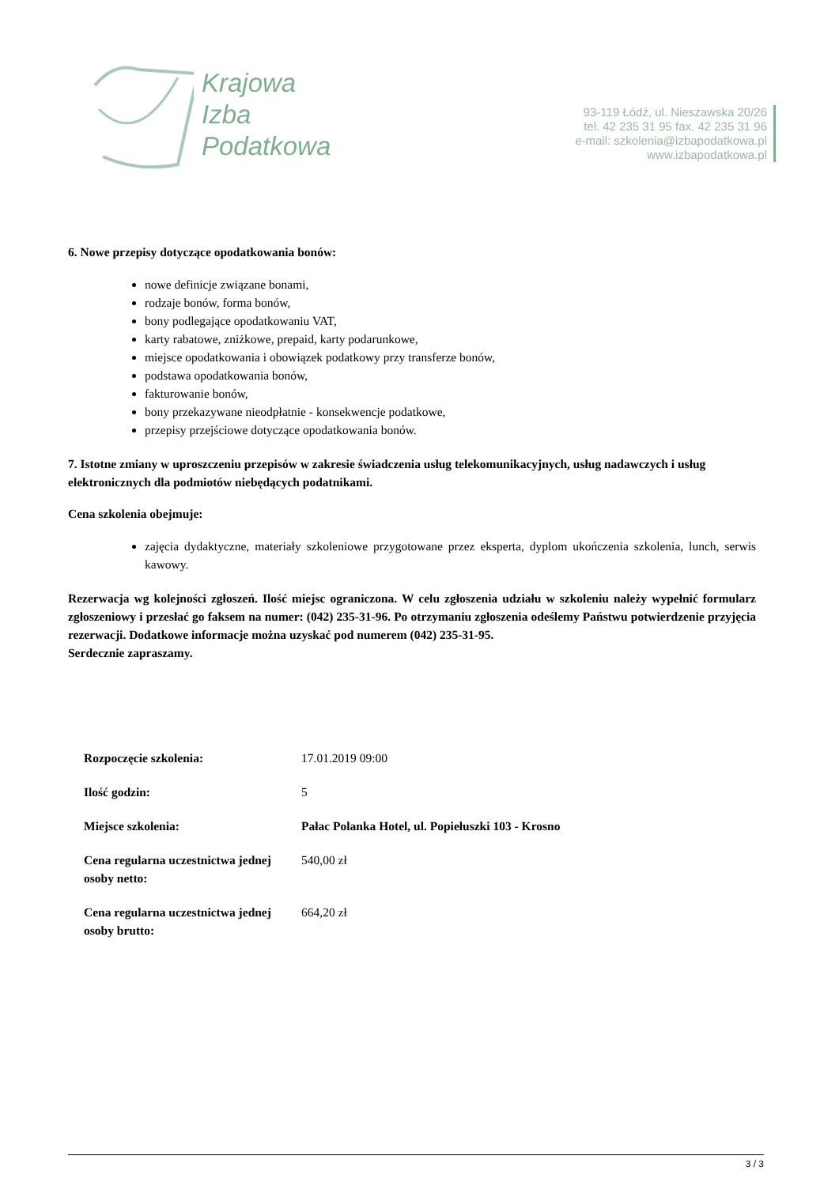Krajowa
Izba
Podatkowa
93-119 Łódź, ul. Nieszawska 20/26
tel. 42 235 31 95 fax. 42 235 31 96
e-mail: szkolenia@izbapodatkowa.pl
www.izbapodatkowa.pl
6. Nowe przepisy dotyczące opodatkowania bonów:
nowe definicje związane bonami,
rodzaje bonów, forma bonów,
bony podlegające opodatkowaniu VAT,
karty rabatowe, zniżkowe, prepaid, karty podarunkowe,
miejsce opodatkowania i obowiązek podatkowy przy transferze bonów,
podstawa opodatkowania bonów,
fakturowanie bonów,
bony przekazywane nieodpłatnie - konsekwencje podatkowe,
przepisy przejściowe dotyczące opodatkowania bonów.
7. Istotne zmiany w uproszczeniu przepisów w zakresie świadczenia usług telekomunikacyjnych, usług nadawczych i usług elektronicznych dla podmiotów niebędących podatnikami.
Cena szkolenia obejmuje:
zajęcia dydaktyczne, materiały szkoleniowe przygotowane przez eksperta, dyplom ukończenia szkolenia, lunch, serwis kawowy.
Rezerwacja wg kolejności zgłoszeń. Ilość miejsc ograniczona. W celu zgłoszenia udziału w szkoleniu należy wypełnić formularz zgłoszeniowy i przesłać go faksem na numer: (042) 235-31-96. Po otrzymaniu zgłoszenia odeślemy Państwu potwierdzenie przyjęcia rezerwacji. Dodatkowe informacje można uzyskać pod numerem (042) 235-31-95.
Serdecznie zapraszamy.
| Rozpoczęcie szkolenia: | 17.01.2019 09:00 |
| Ilość godzin: | 5 |
| Miejsce szkolenia: | Pałac Polanka Hotel, ul. Popiełuszki 103 - Krosno |
| Cena regularna uczestnictwa jednej osoby netto: | 540,00 zł |
| Cena regularna uczestnictwa jednej osoby brutto: | 664,20 zł |
3 / 3